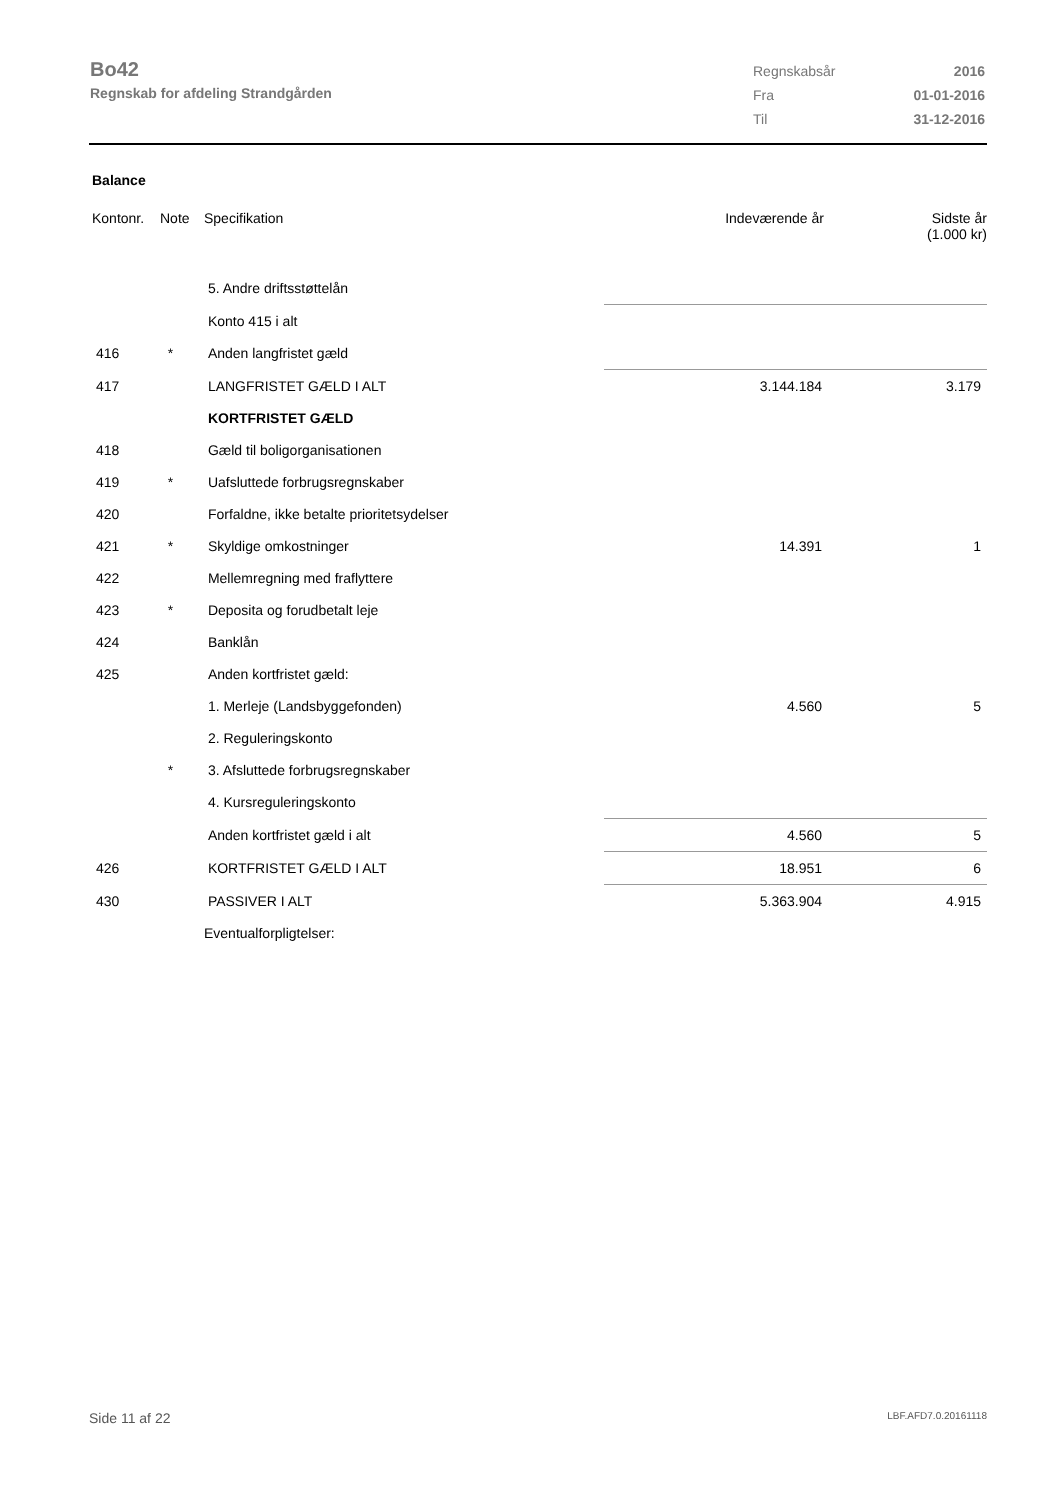Bo42
Regnskab for afdeling Strandgården
| Regnskabsår | 2016 |
| Fra | 01-01-2016 |
| Til | 31-12-2016 |
Balance
| Kontonr. | Note | Specifikation | Indeværende år | Sidste år (1.000 kr) |
| --- | --- | --- | --- | --- |
| | | 5. Andre driftsstøttelån | | |
| | | Konto 415 i alt | | |
| 416 | * | Anden langfristet gæld | | |
| 417 | | LANGFRISTET GÆLD I ALT | 3.144.184 | 3.179 |
| | | KORTFRISTET GÆLD | | |
| 418 | | Gæld til boligorganisationen | | |
| 419 | * | Uafsluttede forbrugsregnskaber | | |
| 420 | | Forfaldne, ikke betalte prioritetsydelser | | |
| 421 | * | Skyldige omkostninger | 14.391 | 1 |
| 422 | | Mellemregning med fraflyttere | | |
| 423 | * | Deposita og forudbetalt leje | | |
| 424 | | Banklån | | |
| 425 | | Anden kortfristet gæld: | | |
| | | 1. Merleje (Landsbyggefonden) | 4.560 | 5 |
| | | 2. Reguleringskonto | | |
| | * | 3. Afsluttede forbrugsregnskaber | | |
| | | 4. Kursreguleringskonto | | |
| | | Anden kortfristet gæld i alt | 4.560 | 5 |
| 426 | | KORTFRISTET GÆLD I ALT | 18.951 | 6 |
| 430 | | PASSIVER I ALT | 5.363.904 | 4.915 |
| | | Eventualforpligtelser: | | |
Side 11 af 22 LBF.AFD7.0.20161118